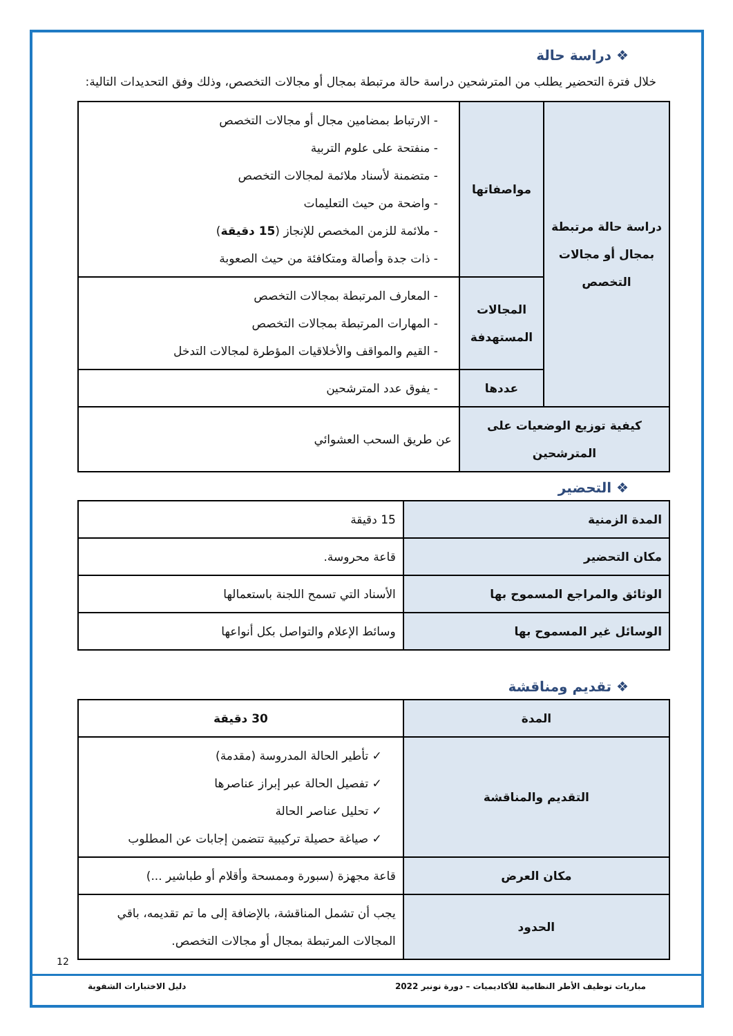❖ دراسة حالة
خلال فترة التحضير يطلب من المترشحين دراسة حالة مرتبطة بمجال أو مجالات التخصص، وذلك وفق التحديدات التالية:
| دراسة حالة مرتبطة بمجال أو مجالات التخصص | مواصفاتها | - الارتباط بمضامين مجال أو مجالات التخصص - منفتحة على علوم التربية - متضمنة لأسناد ملائمة لمجالات التخصص - واضحة من حيث التعليمات - ملائمة للزمن المخصص للإنجاز ( 15 دقيقة ) - ذات جدة وأصالة ومتكافئة من حيث الصعوبة |
| | المجالات المستهدفة | - المعارف المرتبطة بمجالات التخصص - المهارات المرتبطة بمجالات التخصص - القيم والمواقف والأخلاقيات المؤطرة لمجالات التدخل |
| | عددها | - يفوق عدد المترشحين |
| كيفية توزيع الوضعيات على المترشحين | | عن طريق السحب العشوائي |
❖ التحضير
| المدة الزمنية | 15 دقيقة |
| مكان التحضير | قاعة محروسة. |
| الوثائق والمراجع المسموح بها | الأسناد التي تسمح اللجنة باستعمالها |
| الوسائل غير المسموح بها | وسائط الإعلام والتواصل بكل أنواعها |
❖ تقديم ومناقشة
| المدة | 30 دقيقة |
| التقديم والمناقشة | ✓ تأطير الحالة المدروسة (مقدمة) ✓ تفصيل الحالة عبر إبراز عناصرها ✓ تحليل عناصر الحالة ✓ صياغة حصيلة تركيبية تتضمن إجابات عن المطلوب |
| مكان العرض | قاعة مجهزة (سبورة وممسحة وأقلام أو طباشير ...) |
| الحدود | يجب أن تشمل المناقشة، بالإضافة إلى ما تم تقديمه، باقي المجالات المرتبطة بمجال أو مجالات التخصص. |
12
مباريات توظيف الأطر النظامية للأكاديميات – دورة نونبر 2022 دليل الاختبارات الشفوية